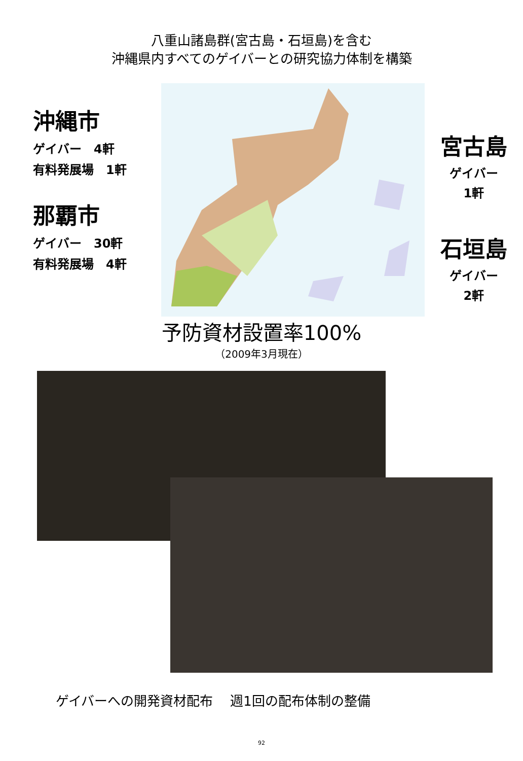八重山諸島群(宮古島・石垣島)を含む
沖縄県内すべてのゲイバーとの研究協力体制を構築
沖縄市
ゲイバー　4軒
有料発展場　1軒
那覇市
ゲイバー　30軒
有料発展場　4軒
宮古島
ゲイバー
1軒
石垣島
ゲイバー
2軒
予防資材設置率100%
（2009年3月現在）
ゲイバーへの開発資材配布　 週1回の配布体制の整備
92